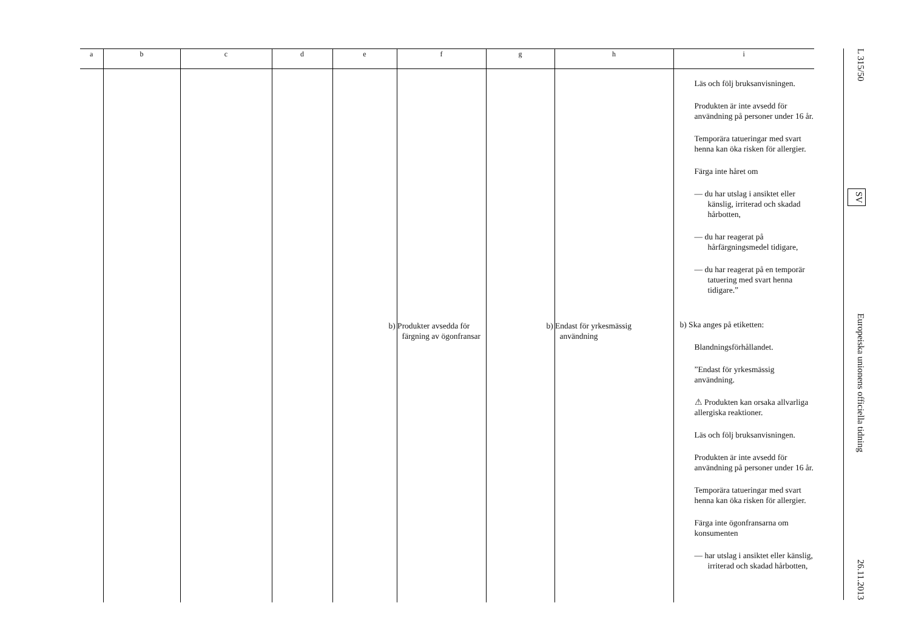| a | b | c | d | e | f | g | h | i |
| --- | --- | --- | --- | --- | --- | --- | --- | --- |
| | | | | | b) Produkter avsedda för färgning av ögonfransar | | b) Endast för yrkesmässig användning | Läs och följ bruksanvisningen. Produkten är inte avsedd för användning på personer under 16 år. Temporära tatueringar med svart henna kan öka risken för allergier. Färga inte håret om — du har utslag i ansiktet eller känslig, irriterad och skadad hårbotten, — du har reagerat på hårfärgningsmedel tidigare, — du har reagerat på en temporär tatuering med svart henna tidigare.” b) Ska anges på etiketten: Blandningsförhållandet. ”Endast för yrkesmässig användning. ⚠ Produkten kan orsaka allvarliga allergiska reaktioner. Läs och följ bruksanvisningen. Produkten är inte avsedd för användning på personer under 16 år. Temporära tatueringar med svart henna kan öka risken för allergier. Färga inte ögonfransarna om konsumenten — har utslag i ansiktet eller känslig, irriterad och skadad hårbotten, |
L 315/50 SV Europeiska unionens officiella tidning 26.11.2013